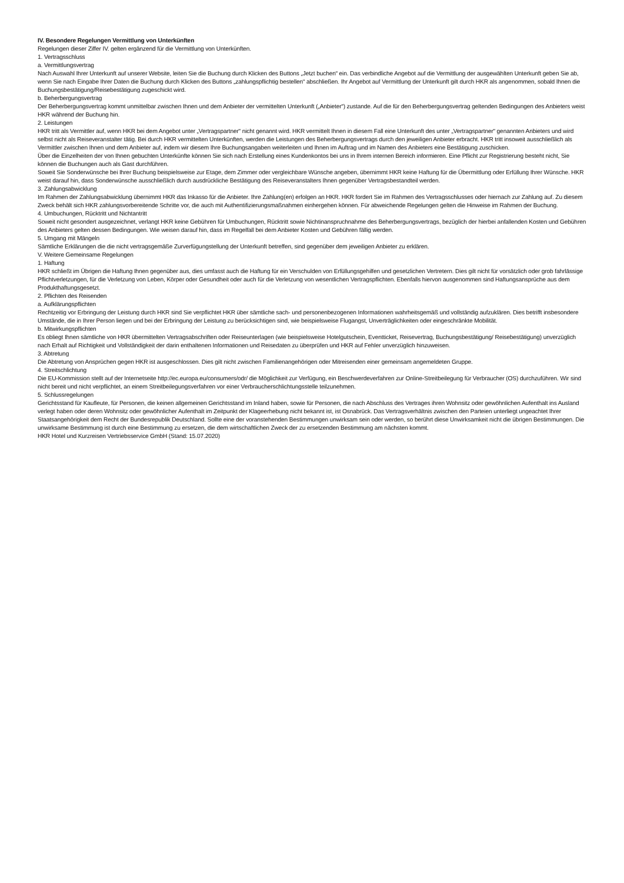IV. Besondere Regelungen Vermittlung von Unterkünften
Regelungen dieser Ziffer IV. gelten ergänzend für die Vermittlung von Unterkünften.
1. Vertragsschluss
a. Vermittlungsvertrag
Nach Auswahl Ihrer Unterkunft auf unserer Website, leiten Sie die Buchung durch Klicken des Buttons „Jetzt buchen“ ein. Das verbindliche Angebot auf die Vermittlung der ausgewählten Unterkunft geben Sie ab, wenn Sie nach Eingabe Ihrer Daten die Buchung durch Klicken des Buttons „zahlungspflichtig bestellen“ abschließen. Ihr Angebot auf Vermittlung der Unterkunft gilt durch HKR als angenommen, sobald Ihnen die Buchungsbestätigung/Reisebestätigung zugeschickt wird.
b. Beherbergungsvertrag
Der Beherbergungsvertrag kommt unmittelbar zwischen Ihnen und dem Anbieter der vermittelten Unterkunft („Anbieter“) zustande. Auf die für den Beherbergungsvertrag geltenden Bedingungen des Anbieters weist HKR während der Buchung hin.
2. Leistungen
HKR tritt als Vermittler auf, wenn HKR bei dem Angebot unter „Vertragspartner“ nicht genannt wird. HKR vermittelt Ihnen in diesem Fall eine Unterkunft des unter „Vertragspartner“ genannten Anbieters und wird selbst nicht als Reiseveranstalter tätig. Bei durch HKR vermittelten Unterkünften, werden die Leistungen des Beherbergungsvertrags durch den jeweiligen Anbieter erbracht. HKR tritt insoweit ausschließlich als Vermittler zwischen Ihnen und dem Anbieter auf, indem wir diesem Ihre Buchungsangaben weiterleiten und Ihnen im Auftrag und im Namen des Anbieters eine Bestätigung zuschicken.
Über die Einzelheiten der von Ihnen gebuchten Unterkünfte können Sie sich nach Erstellung eines Kundenkontos bei uns in Ihrem internen Bereich informieren. Eine Pflicht zur Registrierung besteht nicht, Sie können die Buchungen auch als Gast durchführen.
Soweit Sie Sonderwünsche bei Ihrer Buchung beispielsweise zur Etage, dem Zimmer oder vergleichbare Wünsche angeben, übernimmt HKR keine Haftung für die Übermittlung oder Erfüllung Ihrer Wünsche. HKR weist darauf hin, dass Sonderwünsche ausschließlich durch ausdrückliche Bestätigung des Reiseveranstalters Ihnen gegenüber Vertragsbestandteil werden.
3. Zahlungsabwicklung
Im Rahmen der Zahlungsabwicklung übernimmt HKR das Inkasso für die Anbieter. Ihre Zahlung(en) erfolgen an HKR. HKR fordert Sie im Rahmen des Vertragsschlusses oder hiernach zur Zahlung auf. Zu diesem Zweck behält sich HKR zahlungsvorbereitende Schritte vor, die auch mit Authentifizierungsmaßnahmen einhergehen können. Für abweichende Regelungen gelten die Hinweise im Rahmen der Buchung.
4. Umbuchungen, Rücktritt und Nichtantritt
Soweit nicht gesondert ausgezeichnet, verlangt HKR keine Gebühren für Umbuchungen, Rücktritt sowie Nichtinanspruchnahme des Beherbergungsvertrags, bezüglich der hierbei anfallenden Kosten und Gebühren des Anbieters gelten dessen Bedingungen. Wie weisen darauf hin, dass im Regelfall bei dem Anbieter Kosten und Gebühren fällig werden.
5. Umgang mit Mängeln
Sämtliche Erklärungen die die nicht vertragsgemäße Zurverfügungstellung der Unterkunft betreffen, sind gegenüber dem jeweiligen Anbieter zu erklären.
V. Weitere Gemeinsame Regelungen
1. Haftung
HKR schließt im Übrigen die Haftung Ihnen gegenüber aus, dies umfasst auch die Haftung für ein Verschulden von Erfüllungsgehilfen und gesetzlichen Vertretern. Dies gilt nicht für vorsätzlich oder grob fahrlässige Pflichtverletzungen, für die Verletzung von Leben, Körper oder Gesundheit oder auch für die Verletzung von wesentlichen Vertragspflichten. Ebenfalls hiervon ausgenommen sind Haftungsansprüche aus dem Produkthaftungsgesetzt.
2. Pflichten des Reisenden
a. Aufklärungspflichten
Rechtzeitig vor Erbringung der Leistung durch HKR sind Sie verpflichtet HKR über sämtliche sach- und personenbezogenen Informationen wahrheitsgemäß und vollständig aufzuklären. Dies betrifft insbesondere Umstände, die in Ihrer Person liegen und bei der Erbringung der Leistung zu berücksichtigen sind, wie beispielsweise Flugangst, Unverträglichkeiten oder eingeschränkte Mobilität.
b. Mitwirkungspflichten
Es obliegt Ihnen sämtliche von HKR übermittelten Vertragsabschriften oder Reiseunterlagen (wie beispielsweise Hotelgutschein, Eventticket, Reisevertrag, Buchungsbestätigung/ Reisebestätigung) unverzüglich nach Erhalt auf Richtigkeit und Vollständigkeit der darin enthaltenen Informationen und Reisedaten zu überprüfen und HKR auf Fehler unverzüglich hinzuweisen.
3. Abtretung
Die Abtretung von Ansprüchen gegen HKR ist ausgeschlossen. Dies gilt nicht zwischen Familienangehörigen oder Mitreisenden einer gemeinsam angemeldeten Gruppe.
4. Streitschlichtung
Die EU-Kommission stellt auf der Internetseite http://ec.europa.eu/consumers/odr/ die Möglichkeit zur Verfügung, ein Beschwerdeverfahren zur Online-Streitbeilegung für Verbraucher (OS) durchzuführen. Wir sind nicht bereit und nicht verpflichtet, an einem Streitbeilegungsverfahren vor einer Verbraucherschlichtungsstelle teilzunehmen.
5. Schlussregelungen
Gerichtsstand für Kaufleute, für Personen, die keinen allgemeinen Gerichtsstand im Inland haben, sowie für Personen, die nach Abschluss des Vertrages ihren Wohnsitz oder gewöhnlichen Aufenthalt ins Ausland verlegt haben oder deren Wohnsitz oder gewöhnlicher Aufenthalt im Zeitpunkt der Klageerhebung nicht bekannt ist, ist Osnabrück. Das Vertragsverhältnis zwischen den Parteien unterliegt ungeachtet Ihrer Staatsangehörigkeit dem Recht der Bundesrepublik Deutschland. Sollte eine der voranstehenden Bestimmungen unwirksam sein oder werden, so berührt diese Unwirksamkeit nicht die übrigen Bestimmungen. Die unwirksame Bestimmung ist durch eine Bestimmung zu ersetzen, die dem wirtschaftlichen Zweck der zu ersetzenden Bestimmung am nächsten kommt.
HKR Hotel und Kurzreisen Vertriebsservice GmbH (Stand: 15.07.2020)